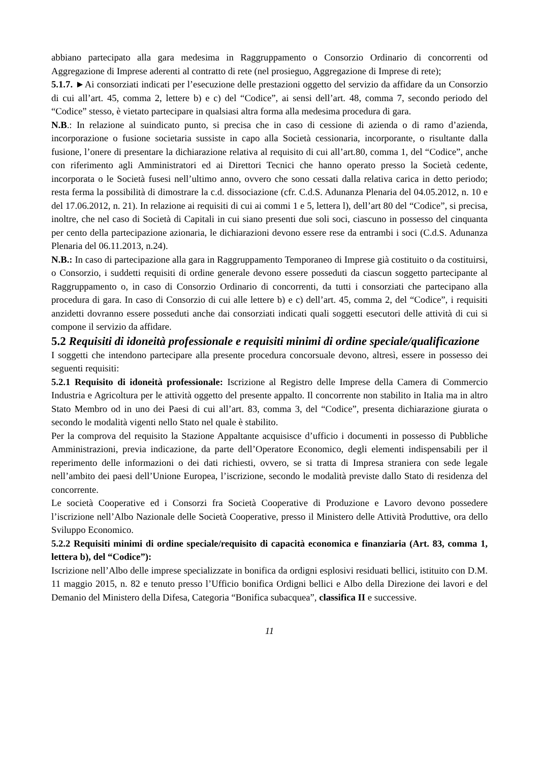abbiano partecipato alla gara medesima in Raggruppamento o Consorzio Ordinario di concorrenti od Aggregazione di Imprese aderenti al contratto di rete (nel prosieguo, Aggregazione di Imprese di rete);
5.1.7. ►Ai consorziati indicati per l’esecuzione delle prestazioni oggetto del servizio da affidare da un Consorzio di cui all’art. 45, comma 2, lettere b) e c) del “Codice”, ai sensi dell’art. 48, comma 7, secondo periodo del “Codice” stesso, è vietato partecipare in qualsiasi altra forma alla medesima procedura di gara.
N.B.: In relazione al suindicato punto, si precisa che in caso di cessione di azienda o di ramo d’azienda, incorporazione o fusione societaria sussiste in capo alla Società cessionaria, incorporante, o risultante dalla fusione, l’onere di presentare la dichiarazione relativa al requisito di cui all’art.80, comma 1, del “Codice”, anche con riferimento agli Amministratori ed ai Direttori Tecnici che hanno operato presso la Società cedente, incorporata o le Società fusesi nell’ultimo anno, ovvero che sono cessati dalla relativa carica in detto periodo; resta ferma la possibilità di dimostrare la c.d. dissociazione (cfr. C.d.S. Adunanza Plenaria del 04.05.2012, n. 10 e del 17.06.2012, n. 21). In relazione ai requisiti di cui ai commi 1 e 5, lettera l), dell’art 80 del “Codice”, si precisa, inoltre, che nel caso di Società di Capitali in cui siano presenti due soli soci, ciascuno in possesso del cinquanta per cento della partecipazione azionaria, le dichiarazioni devono essere rese da entrambi i soci (C.d.S. Adunanza Plenaria del 06.11.2013, n.24).
N.B.: In caso di partecipazione alla gara in Raggruppamento Temporaneo di Imprese già costituito o da costituirsi, o Consorzio, i suddetti requisiti di ordine generale devono essere posseduti da ciascun soggetto partecipante al Raggruppamento o, in caso di Consorzio Ordinario di concorrenti, da tutti i consorziati che partecipano alla procedura di gara. In caso di Consorzio di cui alle lettere b) e c) dell’art. 45, comma 2, del “Codice”, i requisiti anzidetti dovranno essere posseduti anche dai consorziati indicati quali soggetti esecutori delle attività di cui si compone il servizio da affidare.
5.2 Requisiti di idoneità professionale e requisiti minimi di ordine speciale/qualificazione
I soggetti che intendono partecipare alla presente procedura concorsuale devono, altresì, essere in possesso dei seguenti requisiti:
5.2.1 Requisito di idoneità professionale: Iscrizione al Registro delle Imprese della Camera di Commercio Industria e Agricoltura per le attività oggetto del presente appalto. Il concorrente non stabilito in Italia ma in altro Stato Membro od in uno dei Paesi di cui all’art. 83, comma 3, del “Codice”, presenta dichiarazione giurata o secondo le modalità vigenti nello Stato nel quale è stabilito.
Per la comprova del requisito la Stazione Appaltante acquisisce d’ufficio i documenti in possesso di Pubbliche Amministrazioni, previa indicazione, da parte dell’Operatore Economico, degli elementi indispensabili per il reperimento delle informazioni o dei dati richiesti, ovvero, se si tratta di Impresa straniera con sede legale nell’ambito dei paesi dell’Unione Europea, l’iscrizione, secondo le modalità previste dallo Stato di residenza del concorrente.
Le società Cooperative ed i Consorzi fra Società Cooperative di Produzione e Lavoro devono possedere l’iscrizione nell’Albo Nazionale delle Società Cooperative, presso il Ministero delle Attività Produttive, ora dello Sviluppo Economico.
5.2.2 Requisiti minimi di ordine speciale/requisito di capacità economica e finanziaria (Art. 83, comma 1, lettera b), del “Codice”):
Iscrizione nell’Albo delle imprese specializzate in bonifica da ordigni esplosivi residuati bellici, istituito con D.M. 11 maggio 2015, n. 82 e tenuto presso l’Ufficio bonifica Ordigni bellici e Albo della Direzione dei lavori e del Demanio del Ministero della Difesa, Categoria “Bonifica subacquea”, classifica II e successive.
11